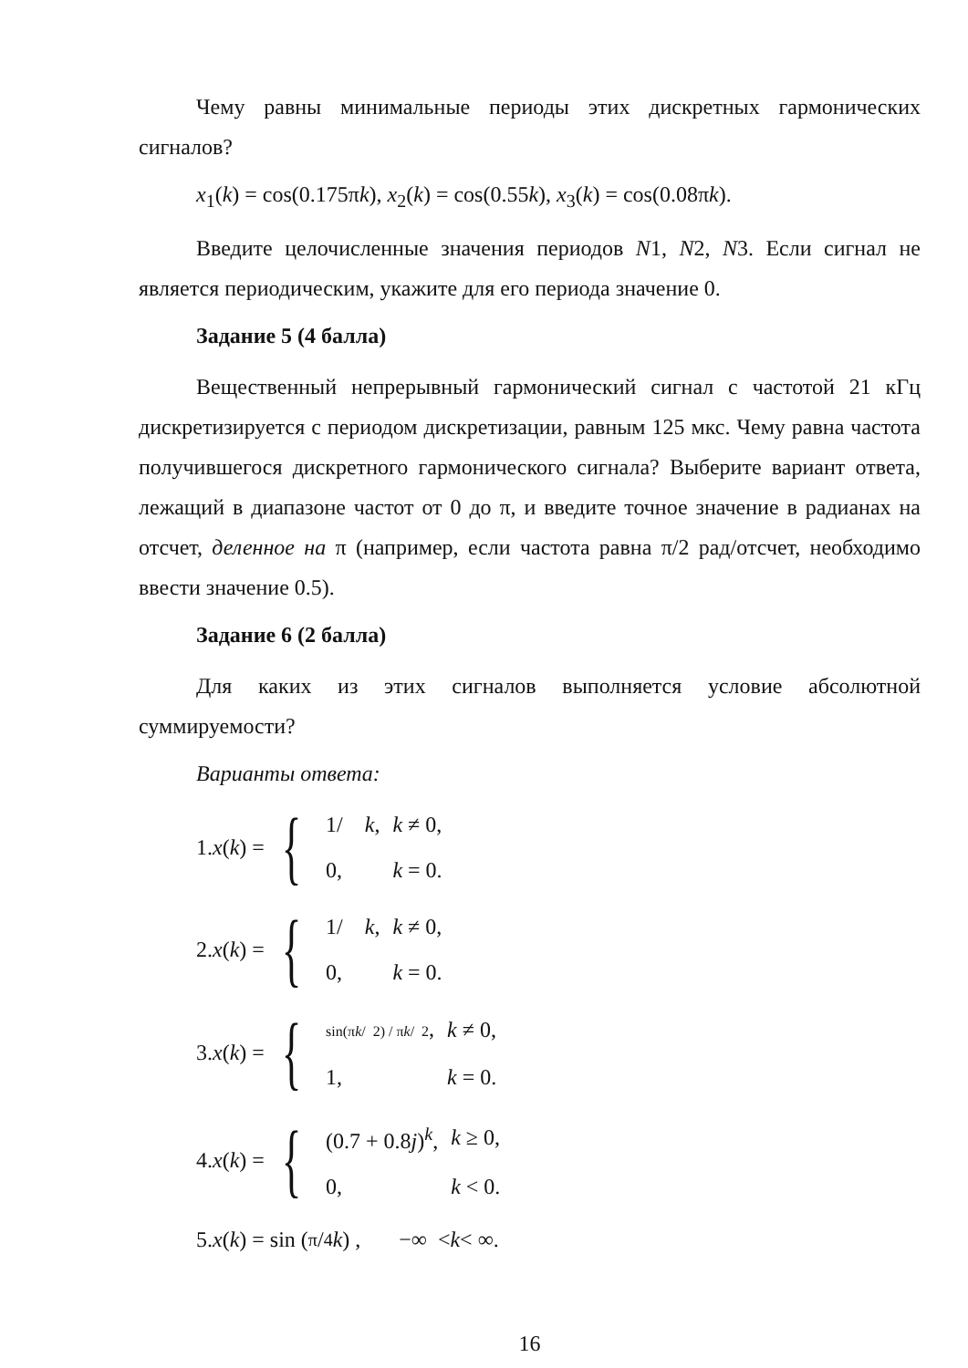Чему равны минимальные периоды этих дискретных гармонических сигналов?
x<sub>1</sub>(k) = cos(0.175πk), x<sub>2</sub>(k) = cos(0.55k), x<sub>3</sub>(k) = cos(0.08πk).
Введите целочисленные значения периодов N1, N2, N3. Если сигнал не является периодическим, укажите для его периода значение 0.
Задание 5 (4 балла)
Вещественный непрерывный гармонический сигнал с частотой 21 кГц дискретизируется с периодом дискретизации, равным 125 мкс. Чему равна частота получившегося дискретного гармонического сигнала? Выберите вариант ответа, лежащий в диапазоне частот от 0 до π, и введите точное значение в радианах на отсчет, деленное на π (например, если частота равна π/2 рад/отсчет, необходимо ввести значение 0.5).
Задание 6 (2 балла)
Для каких из этих сигналов выполняется условие абсолютной суммируемости?
Варианты ответа:
1. x (k) = {
| 1/ k , | k ≠ 0, |
| 0, | k = 0. |
2. x (k) = {
| 1/ k , | k ≠ 0, |
| 0, | k = 0. |
3. x (k) = {
| sin(π k / 2) / π k / 2 , | k ≠ 0, |
| 1, | k = 0. |
4. x (k) = {
| (0.7 + 0.8 j )<sup>k</sup>, | k ≥ 0, |
| 0, | k < 0. |
5. x (k) = sin (π/4 k) , −∞ < k < ∞.
16